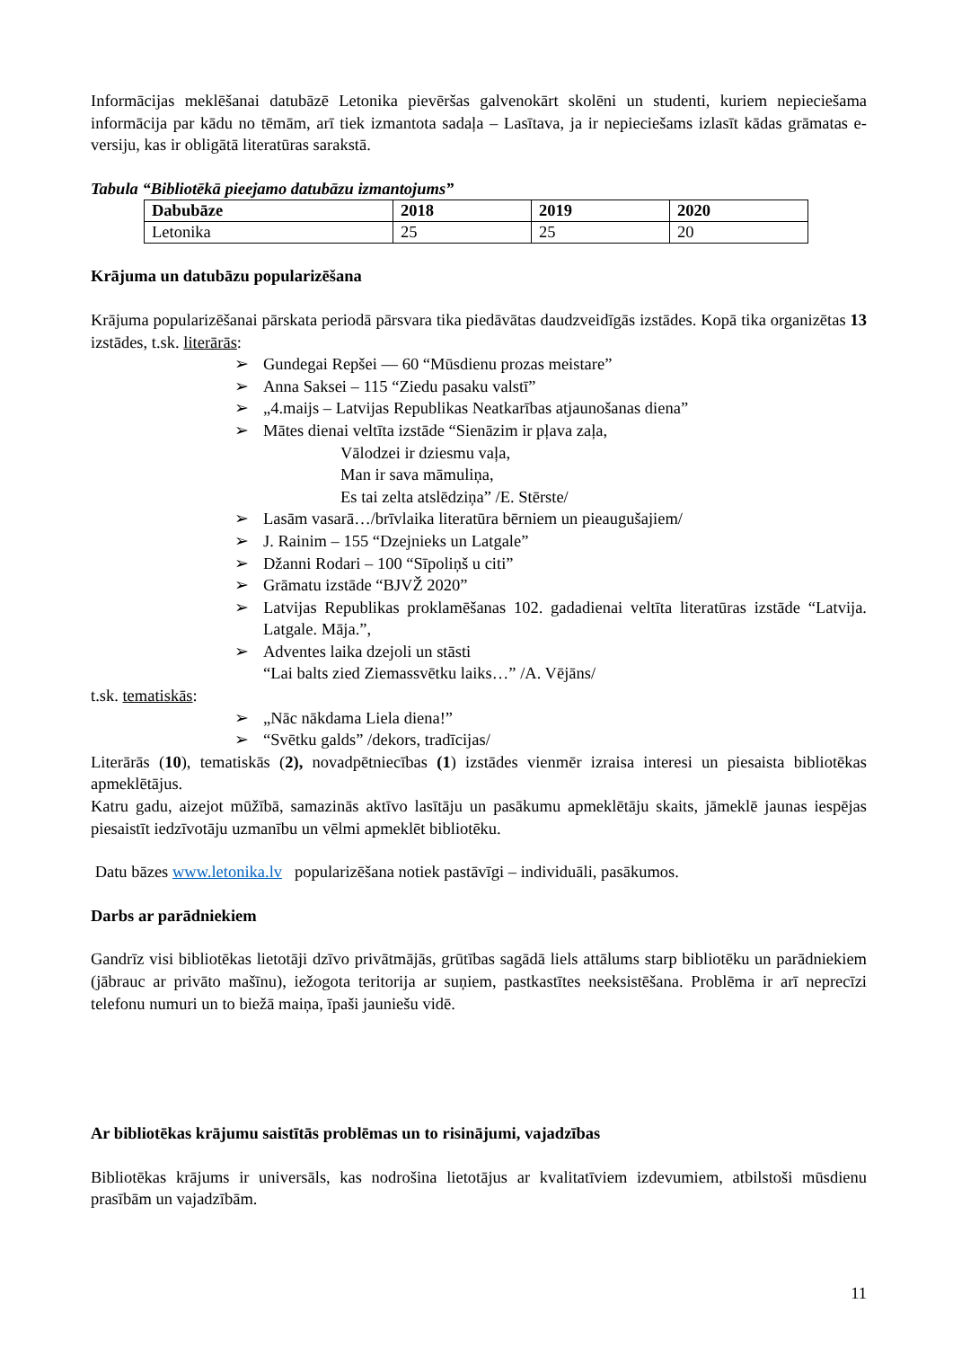Informācijas meklēšanai datubāzē Letonika pievēršas galvenokārt skolēni un studenti, kuriem nepieciešama informācija par kādu no tēmām, arī tiek izmantota sadaļa – Lasītava, ja ir nepieciešams izlasīt kādas grāmatas e-versiju, kas ir obligātā literatūras sarakstā.
Tabula “Bibliotēkā pieejamo datubāzu izmantojums”
| Dabubāze | 2018 | 2019 | 2020 |
| --- | --- | --- | --- |
| Letonika | 25 | 25 | 20 |
Krājuma un datubāzu popularizēšana
Krājuma popularizēšanai pārskata periodā pārsvara tika piedāvātas daudzveidīgās izstādes. Kopā tika organizētas 13 izstādes, t.sk. literārās:
➢ Gundegai Repšei — 60 “Mūsdienu prozas meistare”
➢ Anna Saksei – 115 “Ziedu pasaku valstī”
➢ „4.maijs – Latvijas Republikas Neatkarības atjaunošanas diena”
➢ Mātes dienai veltīta izstāde “Sienāzim ir pļava zaļa,
Vālodzei ir dziesmu vaļa,
Man ir sava māmuliņa,
Es tai zelta atslēdziņa” /E. Stērste/
➢ Lasām vasarā…/brīvlaika literatūra bērniem un pieaugušajiem/
➢ J. Rainim – 155 “Dzejnieks un Latgale”
➢ Džanni Rodari – 100 “Sīpoliņš u citi”
➢ Grāmatu izstāde “BJVŽ 2020”
➢ Latvijas Republikas proklamēšanas 102. gadadienai veltīta literatūras izstāde “Latvija. Latgale. Māja.”,
➢ Adventes laika dzejoli un stāsti
“Lai balts zied Ziemassvētku laiks…” /A. Vējāns/
t.sk. tematiskās:
➢ „Nāc nākdama Liela diena!”
➢ “Svētku galds” /dekors, tradīcijas/
Literārās (10), tematiskās (2), novadpētniecības (1) izstādes vienmēr izraisa interesi un piesaista bibliotēkas apmeklētājus.
Katru gadu, aizejot mūžībā, samazinās aktīvo lasītāju un pasākumu apmeklētāju skaits, jāmeklē jaunas iespējas piesaistīt iedzīvotāju uzmanību un vēlmi apmeklēt bibliotēku.
Datu bāzes www.letonika.lv popularizēšana notiek pastāvīgi – individuāli, pasākumos.
Darbs ar parādniekiem
Gandrīz visi bibliotēkas lietotāji dzīvo privātmājās, grūtības sagādā liels attālums starp bibliotēku un parādniekiem (jābrauc ar privāto mašīnu), iežogota teritorija ar suņiem, pastkastītes neeksistēšana. Problēma ir arī neprecīzi telefonu numuri un to biežā maiņa, īpaši jauniešu vidē.
Ar bibliotēkas krājumu saistītās problēmas un to risinājumi, vajadzības
Bibliotēkas krājums ir universāls, kas nodrošina lietotājus ar kvalitatīviem izdevumiem, atbilstoši mūsdienu prasībām un vajadzībām.
11